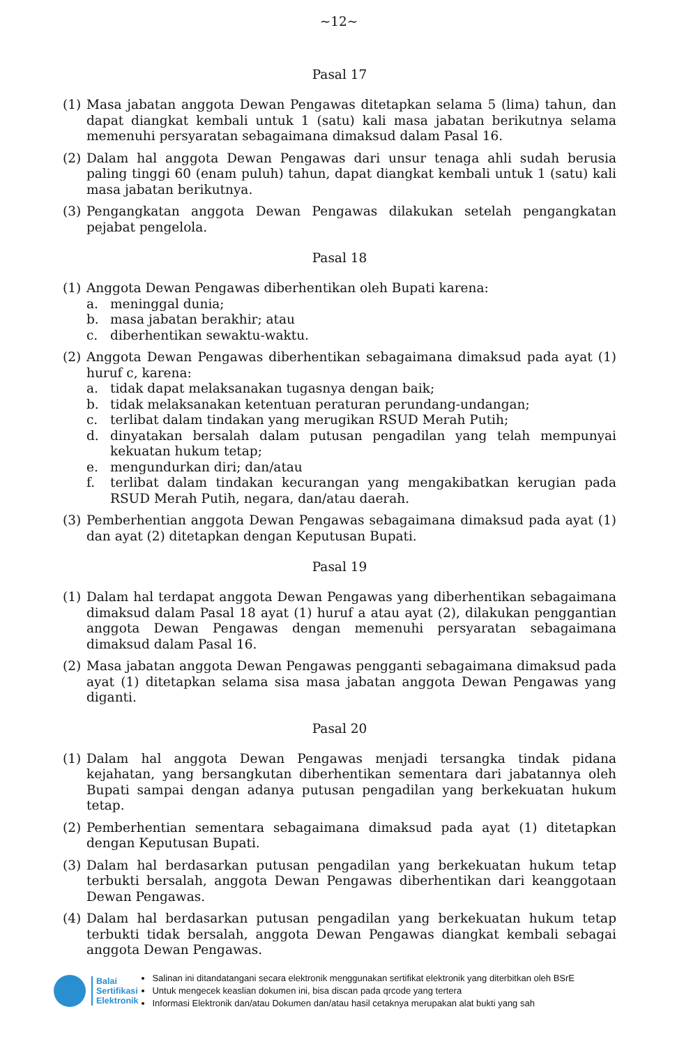~12~
Pasal 17
(1) Masa jabatan anggota Dewan Pengawas ditetapkan selama 5 (lima) tahun, dan dapat diangkat kembali untuk 1 (satu) kali masa jabatan berikutnya selama memenuhi persyaratan sebagaimana dimaksud dalam Pasal 16.
(2) Dalam hal anggota Dewan Pengawas dari unsur tenaga ahli sudah berusia paling tinggi 60 (enam puluh) tahun, dapat diangkat kembali untuk 1 (satu) kali masa jabatan berikutnya.
(3) Pengangkatan anggota Dewan Pengawas dilakukan setelah pengangkatan pejabat pengelola.
Pasal 18
(1) Anggota Dewan Pengawas diberhentikan oleh Bupati karena:
a. meninggal dunia;
b. masa jabatan berakhir; atau
c. diberhentikan sewaktu-waktu.
(2) Anggota Dewan Pengawas diberhentikan sebagaimana dimaksud pada ayat (1) huruf c, karena:
a. tidak dapat melaksanakan tugasnya dengan baik;
b. tidak melaksanakan ketentuan peraturan perundang-undangan;
c. terlibat dalam tindakan yang merugikan RSUD Merah Putih;
d. dinyatakan bersalah dalam putusan pengadilan yang telah mempunyai kekuatan hukum tetap;
e. mengundurkan diri; dan/atau
f. terlibat dalam tindakan kecurangan yang mengakibatkan kerugian pada RSUD Merah Putih, negara, dan/atau daerah.
(3) Pemberhentian anggota Dewan Pengawas sebagaimana dimaksud pada ayat (1) dan ayat (2) ditetapkan dengan Keputusan Bupati.
Pasal 19
(1) Dalam hal terdapat anggota Dewan Pengawas yang diberhentikan sebagaimana dimaksud dalam Pasal 18 ayat (1) huruf a atau ayat (2), dilakukan penggantian anggota Dewan Pengawas dengan memenuhi persyaratan sebagaimana dimaksud dalam Pasal 16.
(2) Masa jabatan anggota Dewan Pengawas pengganti sebagaimana dimaksud pada ayat (1) ditetapkan selama sisa masa jabatan anggota Dewan Pengawas yang diganti.
Pasal 20
(1) Dalam hal anggota Dewan Pengawas menjadi tersangka tindak pidana kejahatan, yang bersangkutan diberhentikan sementara dari jabatannya oleh Bupati sampai dengan adanya putusan pengadilan yang berkekuatan hukum tetap.
(2) Pemberhentian sementara sebagaimana dimaksud pada ayat (1) ditetapkan dengan Keputusan Bupati.
(3) Dalam hal berdasarkan putusan pengadilan yang berkekuatan hukum tetap terbukti bersalah, anggota Dewan Pengawas diberhentikan dari keanggotaan Dewan Pengawas.
(4) Dalam hal berdasarkan putusan pengadilan yang berkekuatan hukum tetap terbukti tidak bersalah, anggota Dewan Pengawas diangkat kembali sebagai anggota Dewan Pengawas.
Balai
Sertifikasi
Elektronik
Salinan ini ditandatangani secara elektronik menggunakan sertifikat elektronik yang diterbitkan oleh BSrE
Untuk mengecek keaslian dokumen ini, bisa discan pada qrcode yang tertera
Informasi Elektronik dan/atau Dokumen dan/atau hasil cetaknya merupakan alat bukti yang sah